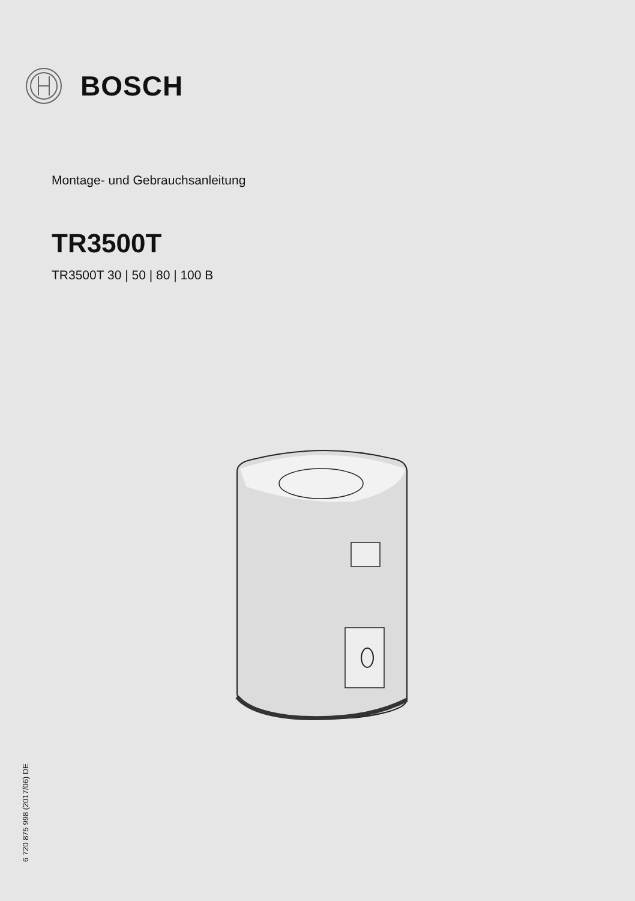BOSCH
Montage- und Gebrauchsanleitung
TR3500T
TR3500T 30 | 50 | 80 | 100 B
6 720 875 998 (2017/06) DE